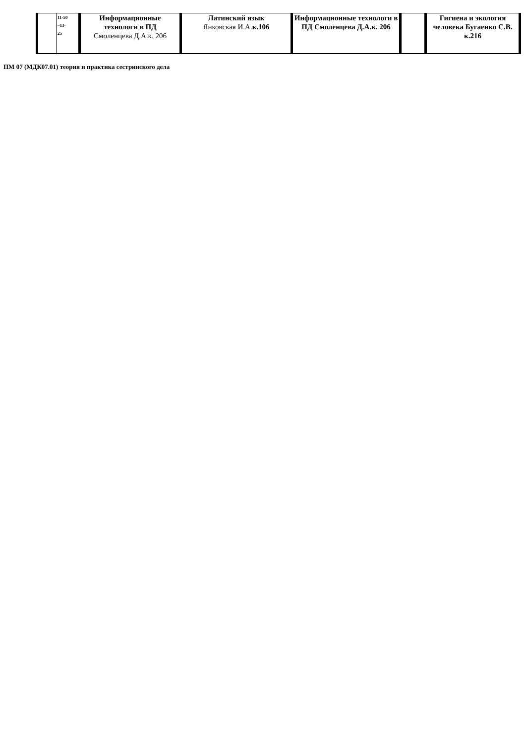| | 11-50 –13- 25 | Информационные технологи в ПД Смоленцева Д.А.к. 206 | Латинский язык Янковская И.А. к.106 | Информационные технологи в ПД Смоленцева Д.А.к. 206 | | Гигиена и экология человека Бугаенко С.В. к.216 |
ПМ 07 (МДК07.01) теория и практика сестринского дела